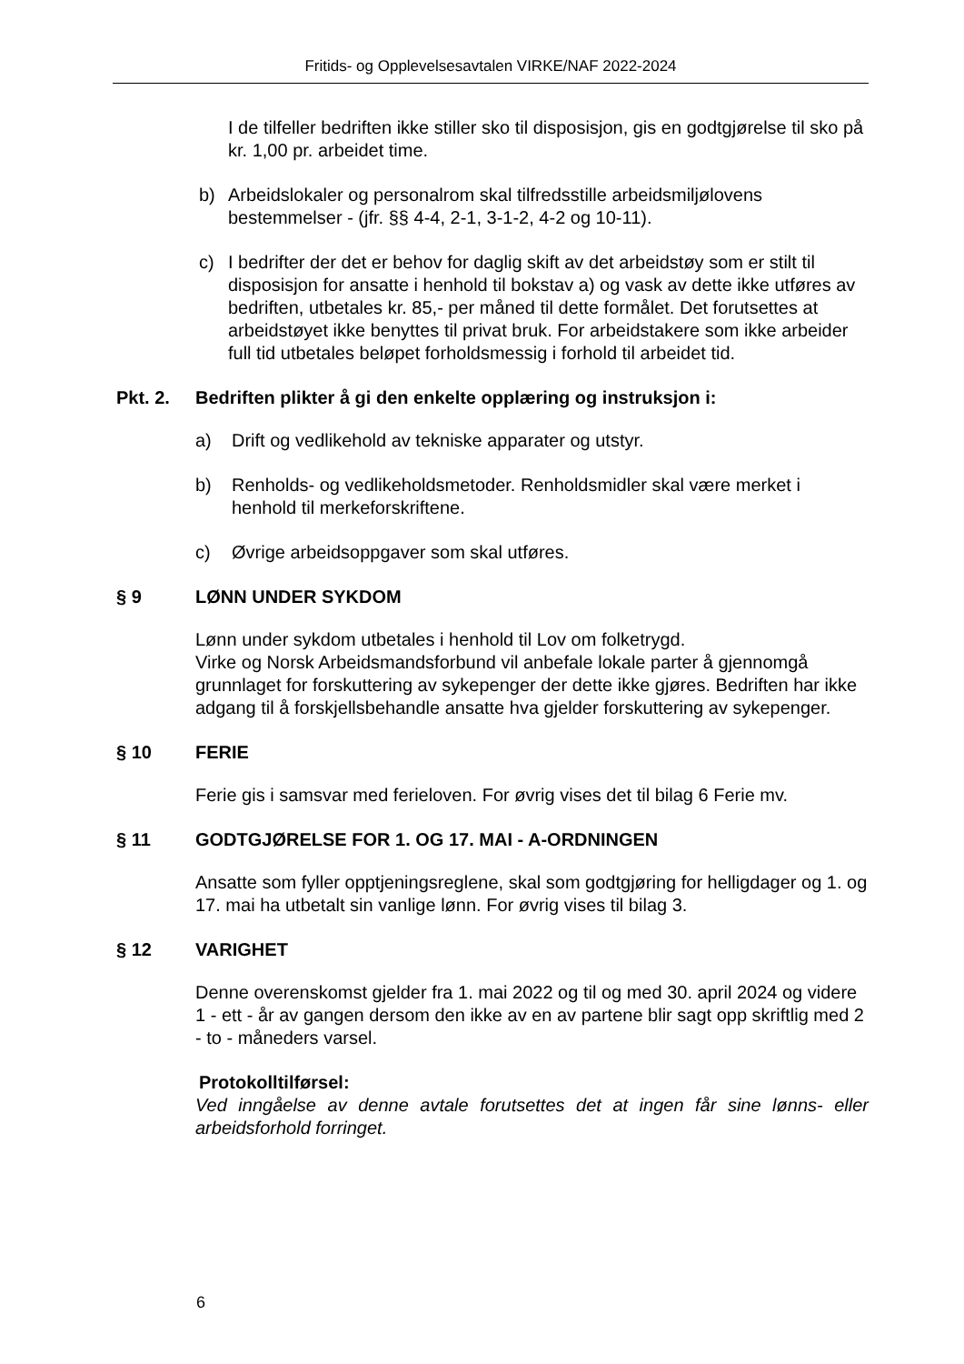Fritids- og Opplevelsesavtalen VIRKE/NAF 2022-2024
I de tilfeller bedriften ikke stiller sko til disposisjon, gis en godtgjørelse til sko på kr. 1,00 pr. arbeidet time.
b) Arbeidslokaler og personalrom skal tilfredsstille arbeidsmiljølovens bestemmelser - (jfr. §§ 4-4, 2-1, 3-1-2, 4-2 og 10-11).
c) I bedrifter der det er behov for daglig skift av det arbeidstøy som er stilt til disposisjon for ansatte i henhold til bokstav a) og vask av dette ikke utføres av bedriften, utbetales kr. 85,- per måned til dette formålet. Det forutsettes at arbeidstøyet ikke benyttes til privat bruk. For arbeidstakere som ikke arbeider full tid utbetales beløpet forholdsmessig i forhold til arbeidet tid.
Pkt. 2. Bedriften plikter å gi den enkelte opplæring og instruksjon i:
a) Drift og vedlikehold av tekniske apparater og utstyr.
b) Renholds- og vedlikeholdsmetoder. Renholdsmidler skal være merket i henhold til merkeforskriftene.
c) Øvrige arbeidsoppgaver som skal utføres.
§ 9 LØNN UNDER SYKDOM
Lønn under sykdom utbetales i henhold til Lov om folketrygd.
Virke og Norsk Arbeidsmandsforbund vil anbefale lokale parter å gjennomgå grunnlaget for forskuttering av sykepenger der dette ikke gjøres. Bedriften har ikke adgang til å forskjellsbehandle ansatte hva gjelder forskuttering av sykepenger.
§ 10 FERIE
Ferie gis i samsvar med ferieloven. For øvrig vises det til bilag 6 Ferie mv.
§ 11 GODTGJØRELSE FOR 1. OG 17. MAI - A-ORDNINGEN
Ansatte som fyller opptjeningsreglene, skal som godtgjøring for helligdager og 1. og 17. mai ha utbetalt sin vanlige lønn. For øvrig vises til bilag 3.
§ 12 VARIGHET
Denne overenskomst gjelder fra 1. mai 2022 og til og med 30. april 2024 og videre 1 - ett - år av gangen dersom den ikke av en av partene blir sagt opp skriftlig med 2 - to - måneders varsel.
Protokolltilførsel:
Ved inngåelse av denne avtale forutsettes det at ingen får sine lønns- eller arbeidsforhold forringet.
6